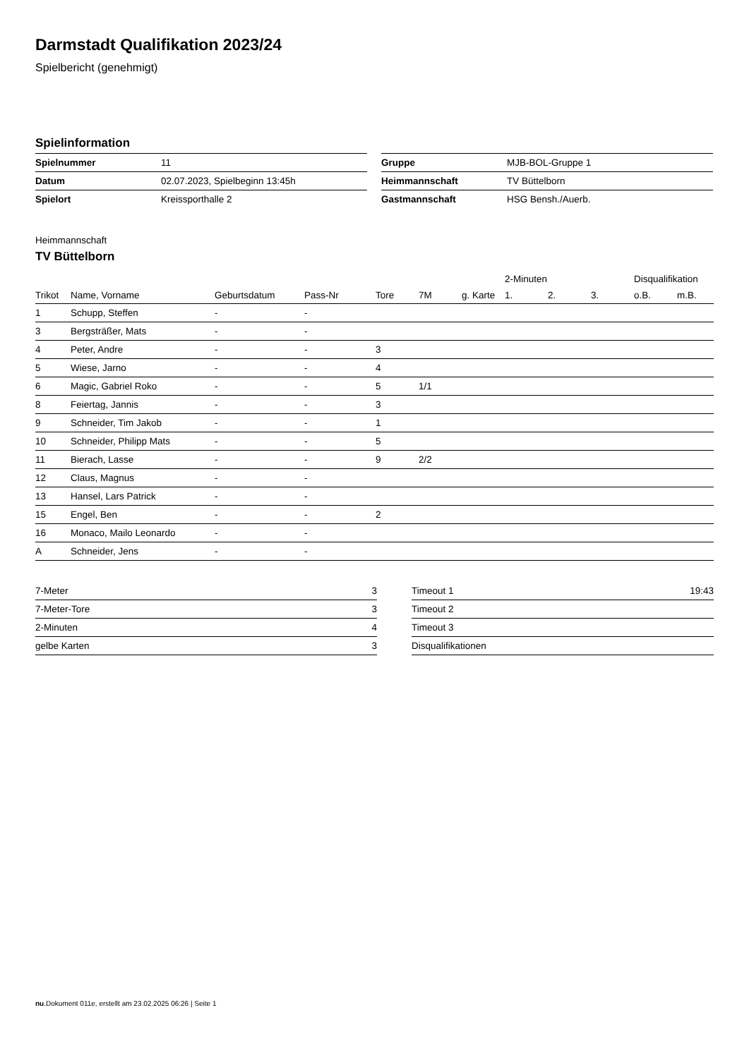Darmstadt Qualifikation 2023/24
Spielbericht (genehmigt)
Spielinformation
| Spielnummer | 11 |
| Datum | 02.07.2023, Spielbeginn 13:45h |
| Spielort | Kreissporthalle 2 |
| Gruppe | MJB-BOL-Gruppe 1 |
| Heimmannschaft | TV Büttelborn |
| Gastmannschaft | HSG Bensh./Auerb. |
Heimmannschaft
TV Büttelborn
| | | | | | | | 2-Minuten | | | Disqualifikation | |
| --- | --- | --- | --- | --- | --- | --- | --- | --- | --- | --- | --- |
| Trikot | Name, Vorname | Geburtsdatum | Pass-Nr | Tore | 7M | g. Karte | 1. | 2. | 3. | o.B. | m.B. |
| 1 | Schupp, Steffen | - | - | | | | | | | | |
| 3 | Bergsträßer, Mats | - | - | | | | | | | | |
| 4 | Peter, Andre | - | - | 3 | | | | | | | |
| 5 | Wiese, Jarno | - | - | 4 | | | | | | | |
| 6 | Magic, Gabriel Roko | - | - | 5 | 1/1 | | | | | | |
| 8 | Feiertag, Jannis | - | - | 3 | | | | | | | |
| 9 | Schneider, Tim Jakob | - | - | 1 | | | | | | | |
| 10 | Schneider, Philipp Mats | - | - | 5 | | | | | | | |
| 11 | Bierach, Lasse | - | - | 9 | 2/2 | | | | | | |
| 12 | Claus, Magnus | - | - | | | | | | | | |
| 13 | Hansel, Lars Patrick | - | - | | | | | | | | |
| 15 | Engel, Ben | - | - | 2 | | | | | | | |
| 16 | Monaco, Mailo Leonardo | - | - | | | | | | | | |
| A | Schneider, Jens | - | - | | | | | | | | |
| 7-Meter | 3 |
| 7-Meter-Tore | 3 |
| 2-Minuten | 4 |
| gelbe Karten | 3 |
| Timeout 1 | 19:43 |
| Timeout 2 | |
| Timeout 3 | |
| Disqualifikationen | |
nu.Dokument 011e, erstellt am 23.02.2025 06:26 | Seite 1